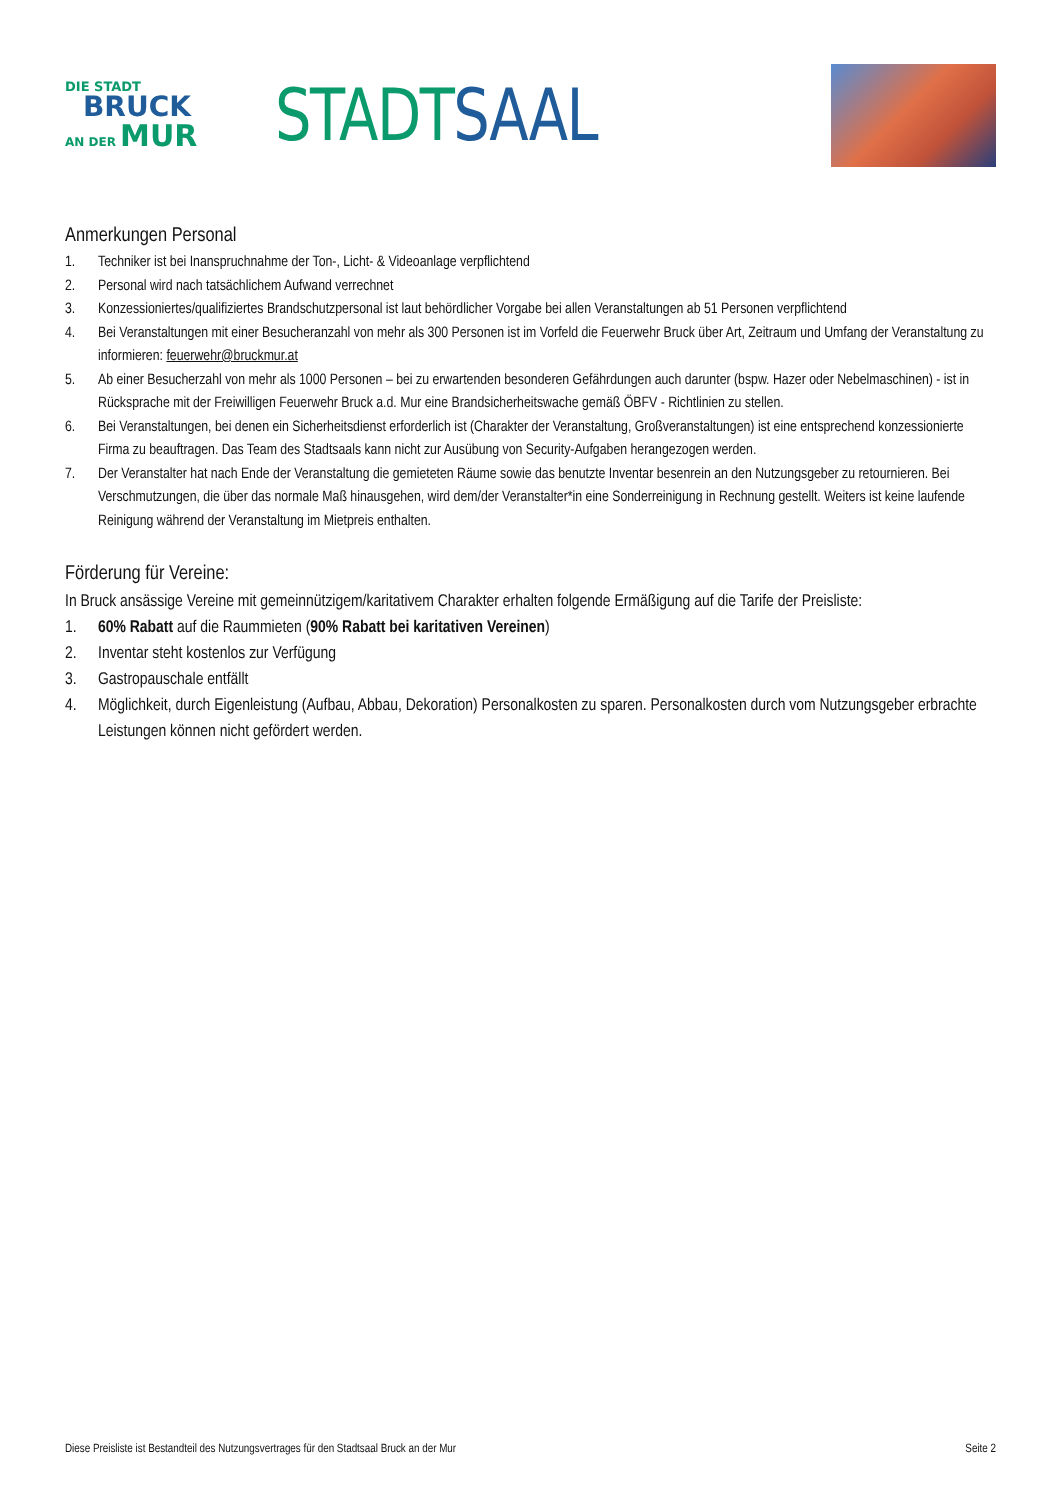DIE STADT
BRUCK
AN DER MUR
STADT SAAL
Anmerkungen Personal
1. Techniker ist bei Inanspruchnahme der Ton-, Licht- & Videoanlage verpflichtend
2. Personal wird nach tatsächlichem Aufwand verrechnet
3. Konzessioniertes/qualifiziertes Brandschutzpersonal ist laut behördlicher Vorgabe bei allen Veranstaltungen ab 51 Personen verpflichtend
4. Bei Veranstaltungen mit einer Besucheranzahl von mehr als 300 Personen ist im Vorfeld die Feuerwehr Bruck über Art, Zeitraum und Umfang der Veranstaltung zu informieren: feuerwehr@bruckmur.at
5. Ab einer Besucherzahl von mehr als 1000 Personen – bei zu erwartenden besonderen Gefährdungen auch darunter (bspw. Hazer oder Nebelmaschinen) - ist in Rücksprache mit der Freiwilligen Feuerwehr Bruck a.d. Mur eine Brandsicherheitswache gemäß ÖBFV - Richtlinien zu stellen.
6. Bei Veranstaltungen, bei denen ein Sicherheitsdienst erforderlich ist (Charakter der Veranstaltung, Großveranstaltungen) ist eine entsprechend konzessionierte Firma zu beauftragen. Das Team des Stadtsaals kann nicht zur Ausübung von Security-Aufgaben herangezogen werden.
7. Der Veranstalter hat nach Ende der Veranstaltung die gemieteten Räume sowie das benutzte Inventar besenrein an den Nutzungsgeber zu retournieren. Bei Verschmutzungen, die über das normale Maß hinausgehen, wird dem/der Veranstalter*in eine Sonderreinigung in Rechnung gestellt. Weiters ist keine laufende Reinigung während der Veranstaltung im Mietpreis enthalten.
Förderung für Vereine:
In Bruck ansässige Vereine mit gemeinnützigem/karitativem Charakter erhalten folgende Ermäßigung auf die Tarife der Preisliste:
1. 60% Rabatt auf die Raummieten (90% Rabatt bei karitativen Vereinen)
2. Inventar steht kostenlos zur Verfügung
3. Gastropauschale entfällt
4. Möglichkeit, durch Eigenleistung (Aufbau, Abbau, Dekoration) Personalkosten zu sparen. Personalkosten durch vom Nutzungsgeber erbrachte Leistungen können nicht gefördert werden.
Diese Preisliste ist Bestandteil des Nutzungsvertrages für den Stadtsaal Bruck an der Mur Seite 2